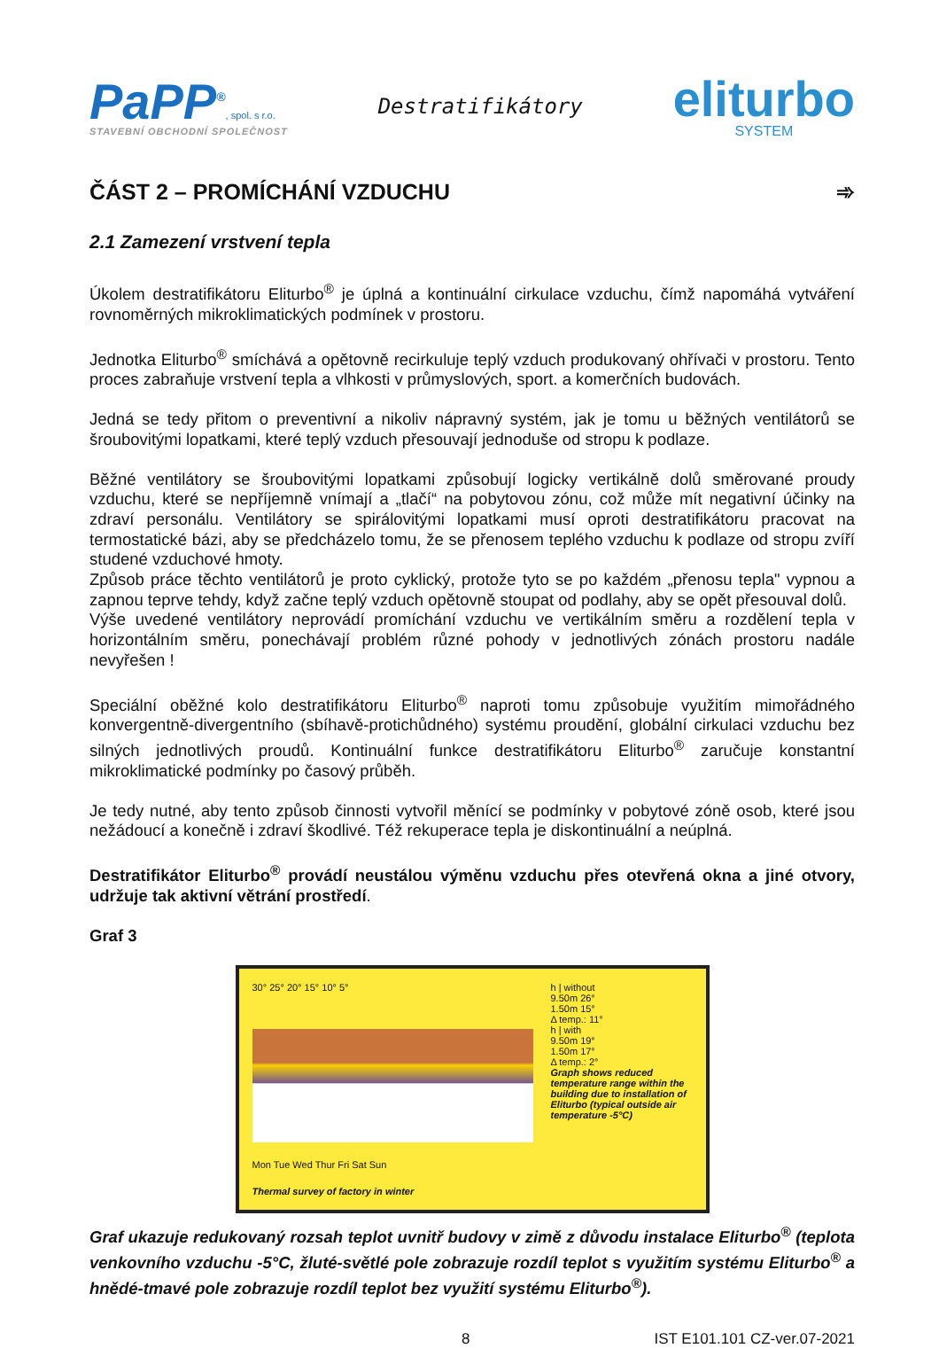PaPP<sup>®</sup>, spol. s r.o.
STAVEBNÍ OBCHODNÍ SPOLEČNOST
Destratifikátory
eliturbo
SYSTEM
ČÁST 2 – PROMÍCHÁNÍ VZDUCHU ➾
2.1 Zamezení vrstvení tepla
Úkolem destratifikátoru Eliturbo<sup>®</sup> je úplná a kontinuální cirkulace vzduchu, čímž napomáhá vytváření rovnoměrných mikroklimatických podmínek v prostoru.
Jednotka Eliturbo<sup>®</sup> smíchává a opětovně recirkuluje teplý vzduch produkovaný ohřívači v prostoru. Tento proces zabraňuje vrstvení tepla a vlhkosti v průmyslových, sport. a komerčních budovách.
Jedná se tedy přitom o preventivní a nikoliv nápravný systém, jak je tomu u běžných ventilátorů se šroubovitými lopatkami, které teplý vzduch přesouvají jednoduše od stropu k podlaze.
Běžné ventilátory se šroubovitými lopatkami způsobují logicky vertikálně dolů směrované proudy vzduchu, které se nepříjemně vnímají a „tlačí“ na pobytovou zónu, což může mít negativní účinky na zdraví personálu. Ventilátory se spirálovitými lopatkami musí oproti destratifikátoru pracovat na termostatické bázi, aby se předcházelo tomu, že se přenosem teplého vzduchu k podlaze od stropu zvíří studené vzduchové hmoty.
Způsob práce těchto ventilátorů je proto cyklický, protože tyto se po každém „přenosu tepla" vypnou a zapnou teprve tehdy, když začne teplý vzduch opětovně stoupat od podlahy, aby se opět přesouval dolů.
Výše uvedené ventilátory neprovádí promíchání vzduchu ve vertikálním směru a rozdělení tepla v horizontálním směru, ponechávají problém různé pohody v jednotlivých zónách prostoru nadále nevyřešen !
Speciální oběžné kolo destratifikátoru Eliturbo<sup>®</sup> naproti tomu způsobuje využitím mimořádného konvergentně-divergentního (sbíhavě-protichůdného) systému proudění, globální cirkulaci vzduchu bez silných jednotlivých proudů. Kontinuální funkce destratifikátoru Eliturbo<sup>®</sup> zaručuje konstantní mikroklimatické podmínky po časový průběh.
Je tedy nutné, aby tento způsob činnosti vytvořil měnící se podmínky v pobytové zóně osob, které jsou nežádoucí a konečně i zdraví škodlivé. Též rekuperace tepla je diskontinuální a neúplná.
Destratifikátor Eliturbo<sup>®</sup> provádí neustálou výměnu vzduchu přes otevřená okna a jiné otvory, udržuje tak aktivní větrání prostředí.
Graf 3
30° 25° 20° 15° 10° 5°
Mon Tue Wed Thur Fri Sat Sun
Thermal survey of factory in winter
h | without
9.50m 26°
1.50m 15°
Δ temp.: 11°
h | with
9.50m 19°
1.50m 17°
Δ temp.: 2°
Graph shows reduced temperature range within the building due to installation of Eliturbo (typical outside air temperature -5°C)
Graf ukazuje redukovaný rozsah teplot uvnitř budovy v zimě z důvodu instalace Eliturbo<sup>®</sup> (teplota venkovního vzduchu -5°C, žluté-světlé pole zobrazuje rozdíl teplot s využitím systému Eliturbo<sup>®</sup> a hnědé-tmavé pole zobrazuje rozdíl teplot bez využití systému Eliturbo<sup>®</sup>).
8 IST E101.101 CZ-ver.07-2021